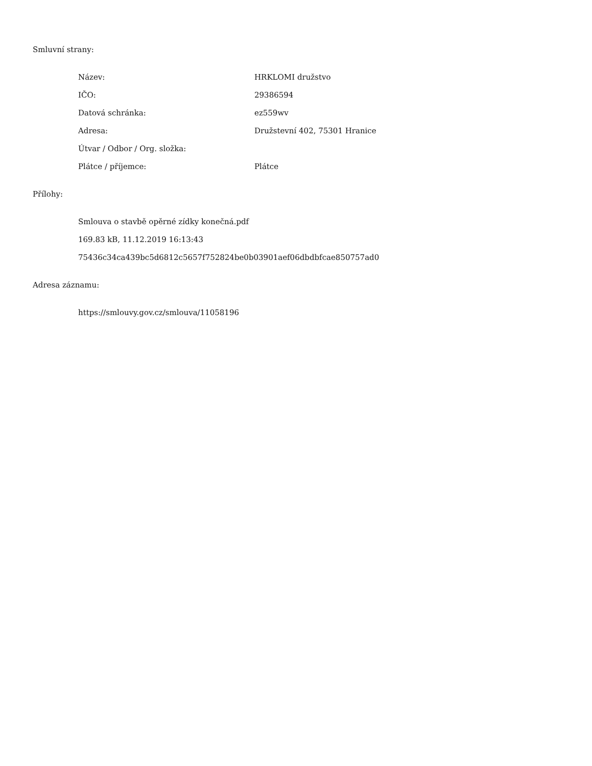Smluvní strany:
| Název: | HRKLOMI družstvo |
| IČO: | 29386594 |
| Datová schránka: | ez559wv |
| Adresa: | Družstevní 402, 75301 Hranice |
| Útvar / Odbor / Org. složka: | |
| Plátce / příjemce: | Plátce |
Přílohy:
| Smlouva o stavbě opěrné zídky konečná.pdf |
| 169.83 kB, 11.12.2019 16:13:43 |
| 75436c34ca439bc5d6812c5657f752824be0b03901aef06dbdbfcae850757ad0 |
Adresa záznamu:
| https://smlouvy.gov.cz/smlouva/11058196 |